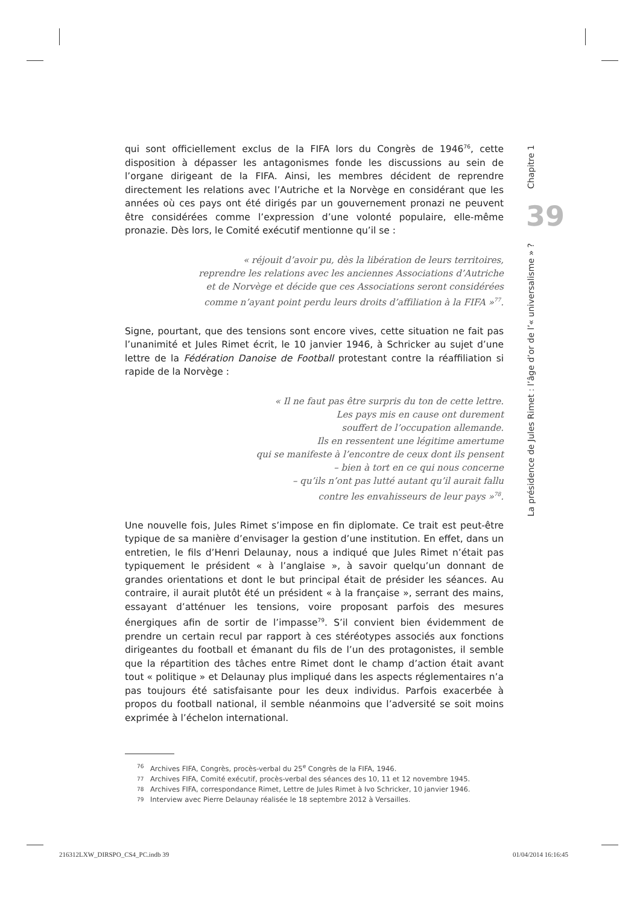qui sont officiellement exclus de la FIFA lors du Congrès de 1946<sup>76</sup>, cette disposition à dépasser les antagonismes fonde les discussions au sein de l’organe dirigeant de la FIFA. Ainsi, les membres décident de reprendre directement les relations avec l’Autriche et la Norvège en considérant que les années où ces pays ont été dirigés par un gouvernement pronazi ne peuvent être considérées comme l’expression d’une volonté populaire, elle-même pronazie. Dès lors, le Comité exécutif mentionne qu’il se :
« réjouit d’avoir pu, dès la libération de leurs territoires,
reprendre les relations avec les anciennes Associations d’Autriche
et de Norvège et décide que ces Associations seront considérées
comme n’ayant point perdu leurs droits d’affiliation à la FIFA »<sup>77</sup>.
Signe, pourtant, que des tensions sont encore vives, cette situation ne fait pas l’unanimité et Jules Rimet écrit, le 10 janvier 1946, à Schricker au sujet d’une lettre de la Fédération Danoise de Football protestant contre la réaffiliation si rapide de la Norvège :
« Il ne faut pas être surpris du ton de cette lettre.
Les pays mis en cause ont durement
souffert de l’occupation allemande.
Ils en ressentent une légitime amertume
qui se manifeste à l’encontre de ceux dont ils pensent
– bien à tort en ce qui nous concerne
– qu’ils n’ont pas lutté autant qu’il aurait fallu
contre les envahisseurs de leur pays »<sup>78</sup>.
Une nouvelle fois, Jules Rimet s’impose en fin diplomate. Ce trait est peut-être typique de sa manière d’envisager la gestion d’une institution. En effet, dans un entretien, le fils d’Henri Delaunay, nous a indiqué que Jules Rimet n’était pas typiquement le président « à l’anglaise », à savoir quelqu’un donnant de grandes orientations et dont le but principal était de présider les séances. Au contraire, il aurait plutôt été un président « à la française », serrant des mains, essayant d’atténuer les tensions, voire proposant parfois des mesures énergiques afin de sortir de l’impasse<sup>79</sup>. S’il convient bien évidemment de prendre un certain recul par rapport à ces stéréotypes associés aux fonctions dirigeantes du football et émanant du fils de l’un des protagonistes, il semble que la répartition des tâches entre Rimet dont le champ d’action était avant tout « politique » et Delaunay plus impliqué dans les aspects réglementaires n’a pas toujours été satisfaisante pour les deux individus. Parfois exacerbée à propos du football national, il semble néanmoins que l’adversité se soit moins exprimée à l’échelon international.
76 Archives FIFA, Congrès, procès-verbal du 25<sup>e</sup> Congrès de la FIFA, 1946.
77 Archives FIFA, Comité exécutif, procès-verbal des séances des 10, 11 et 12 novembre 1945.
78 Archives FIFA, correspondance Rimet, Lettre de Jules Rimet à Ivo Schricker, 10 janvier 1946.
79 Interview avec Pierre Delaunay réalisée le 18 septembre 2012 à Versailles.
Chapitre 1
39
La présidence de Jules Rimet : l’âge d’or de l’« universalisme » ?
216312LXW_DIRSPO_CS4_PC.indb 39
01/04/2014 16:16:45